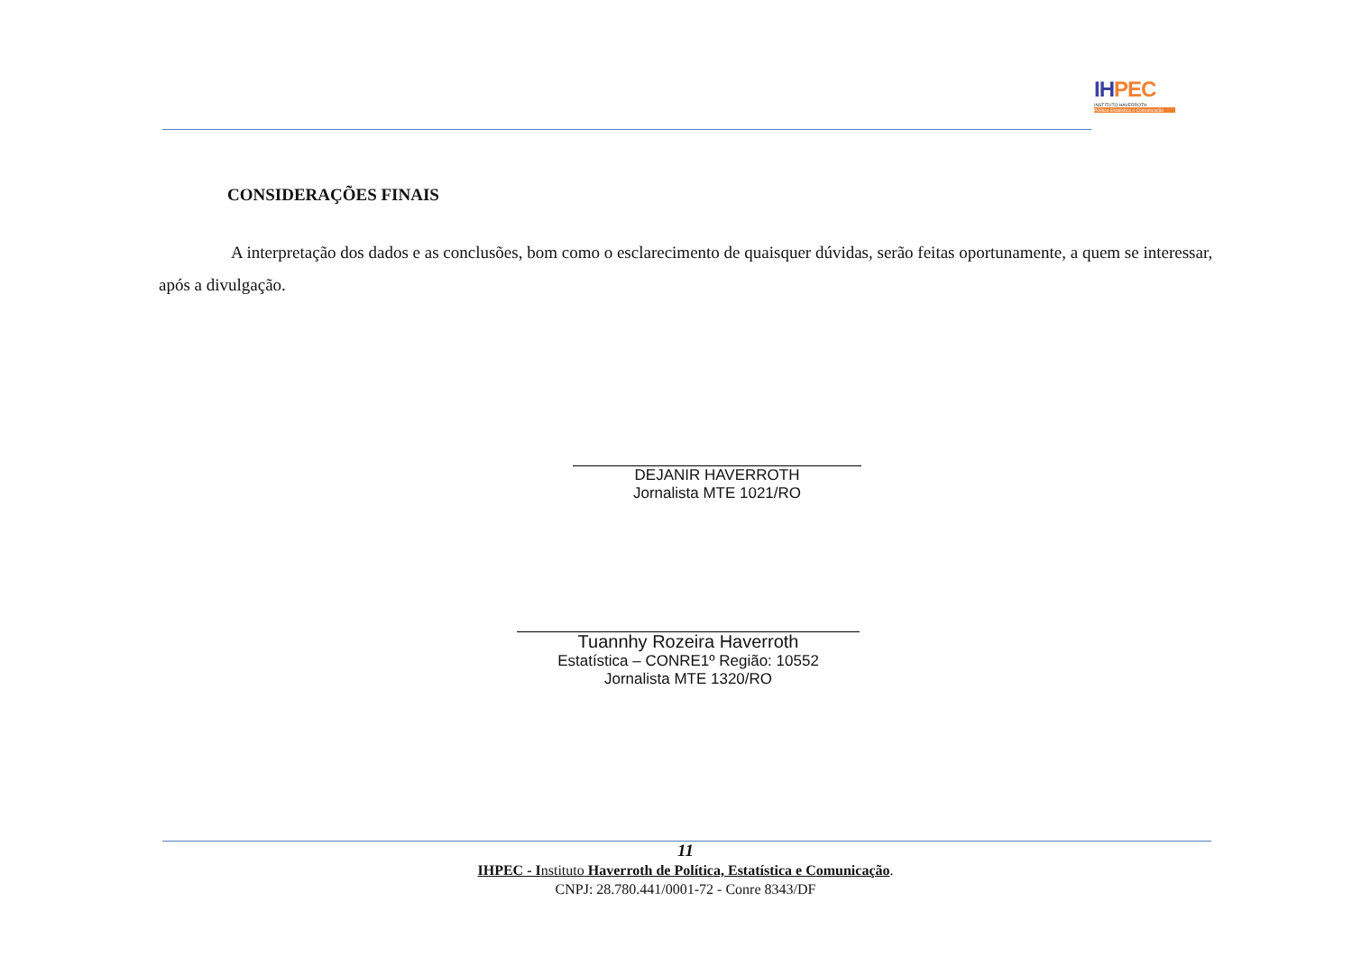IHPEC
INSTITUTO HAVERROTH
Política Estatística e Comunicação
CONSIDERAÇÕES FINAIS
A interpretação dos dados e as conclusões, bom como o esclarecimento de quaisquer dúvidas, serão feitas oportunamente, a quem se interessar, após a divulgação.
DEJANIR HAVERROTH
Jornalista MTE 1021/RO
Tuannhy Rozeira Haverroth
Estatística – CONRE1º Região: 10552
Jornalista MTE 1320/RO
11
IHPEC - Instituto Haverroth de Política, Estatística e Comunicação.
CNPJ: 28.780.441/0001-72 - Conre 8343/DF